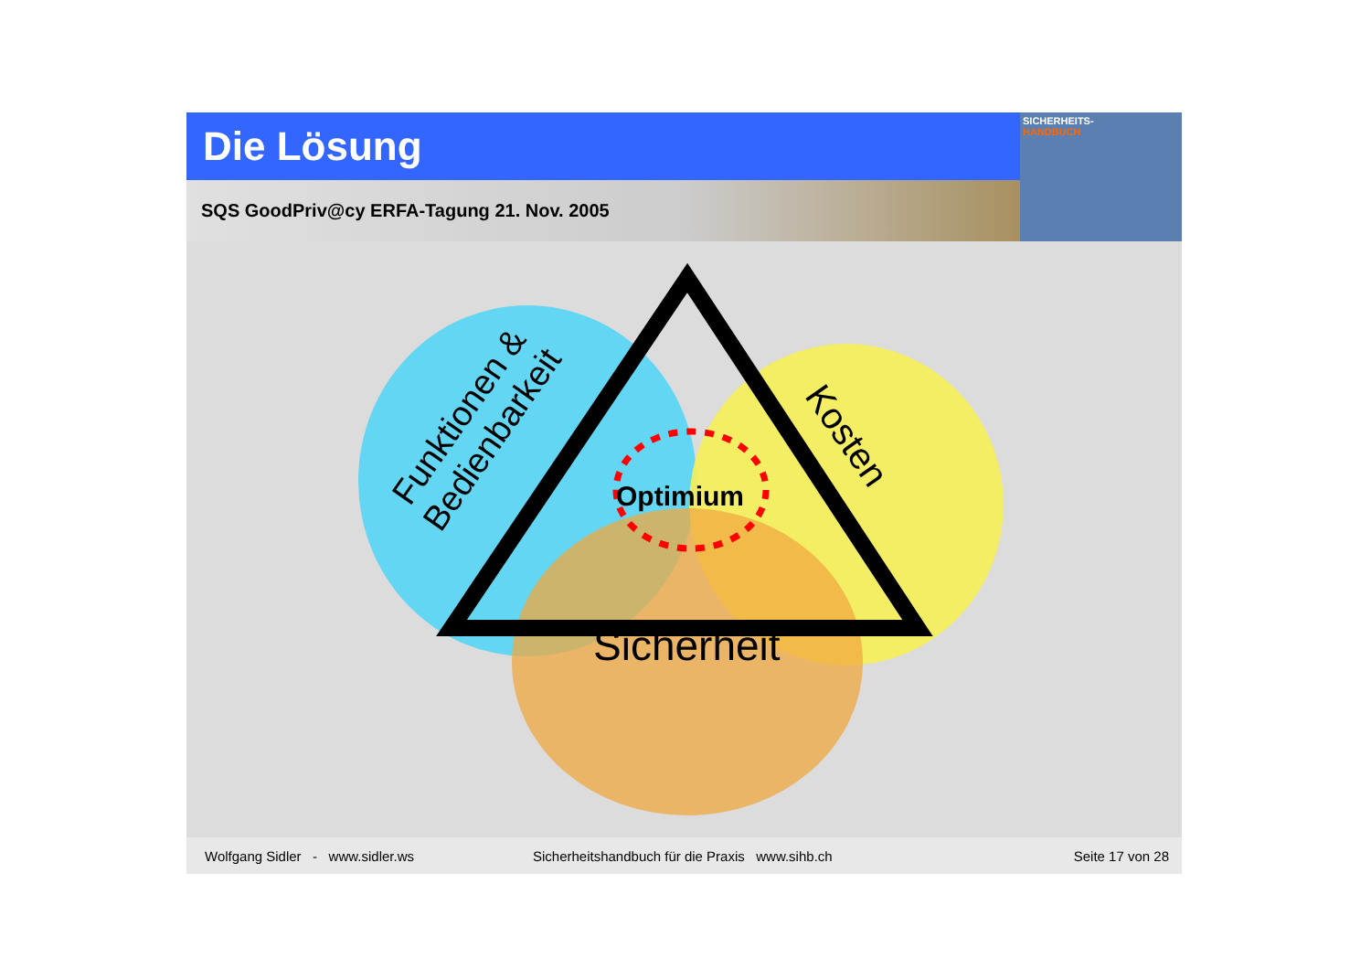Die Lösung
SICHERHEITS-
HANDBUCH
SQS GoodPriv@cy ERFA-Tagung 21. Nov. 2005
Optimium
Sicherheit
Kosten
Funktionen &
Bedienbarkeit
Wolfgang Sidler - www.sidler.ws Sicherheitshandbuch für die Praxis www.sihb.ch Seite 17 von 28